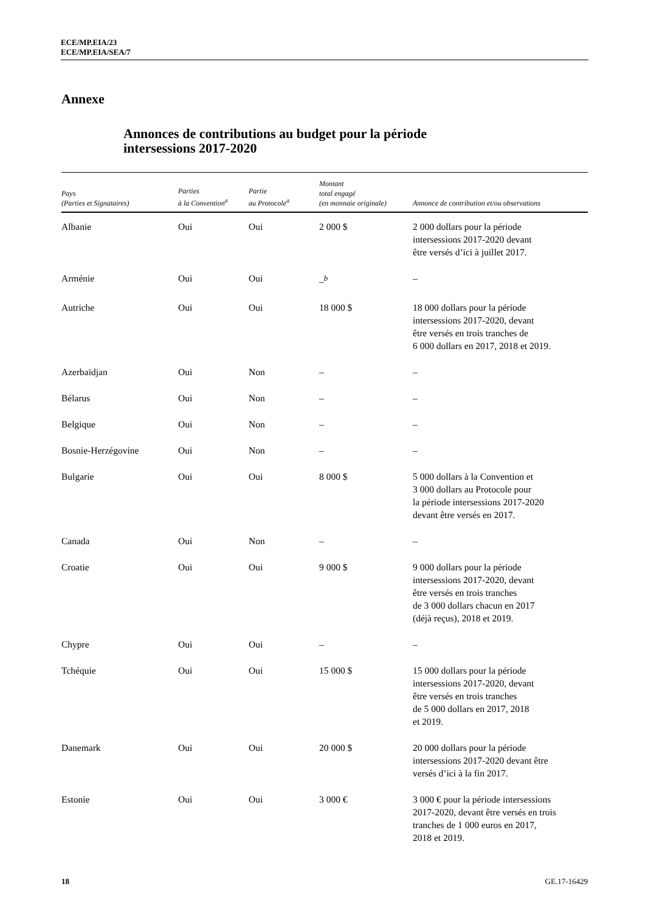ECE/MP.EIA/23
ECE/MP.EIA/SEA/7
Annexe
Annonces de contributions au budget pour la période
intersessions 2017-2020
| Pays (Parties et Signataires) | Parties à la Convention<sup>a</sup> | Partie au Protocole<sup>a</sup> | Montant total engagé (en monnaie originale) | Annonce de contribution et/ou observations |
| --- | --- | --- | --- | --- |
| Albanie | Oui | Oui | 2 000 $ | 2 000 dollars pour la période intersessions 2017-2020 devant être versés d’ici à juillet 2017. |
| Arménie | Oui | Oui | –<sup>b</sup> | – |
| Autriche | Oui | Oui | 18 000 $ | 18 000 dollars pour la période intersessions 2017-2020, devant être versés en trois tranches de 6 000 dollars en 2017, 2018 et 2019. |
| Azerbaïdjan | Oui | Non | – | – |
| Bélarus | Oui | Non | – | – |
| Belgique | Oui | Non | – | – |
| Bosnie-Herzégovine | Oui | Non | – | – |
| Bulgarie | Oui | Oui | 8 000 $ | 5 000 dollars à la Convention et 3 000 dollars au Protocole pour la période intersessions 2017-2020 devant être versés en 2017. |
| Canada | Oui | Non | – | – |
| Croatie | Oui | Oui | 9 000 $ | 9 000 dollars pour la période intersessions 2017-2020, devant être versés en trois tranches de 3 000 dollars chacun en 2017 (déjà reçus), 2018 et 2019. |
| Chypre | Oui | Oui | – | – |
| Tchéquie | Oui | Oui | 15 000 $ | 15 000 dollars pour la période intersessions 2017-2020, devant être versés en trois tranches de 5 000 dollars en 2017, 2018 et 2019. |
| Danemark | Oui | Oui | 20 000 $ | 20 000 dollars pour la période intersessions 2017-2020 devant être versés d’ici à la fin 2017. |
| Estonie | Oui | Oui | 3 000 € | 3 000 € pour la période intersessions 2017-2020, devant être versés en trois tranches de 1 000 euros en 2017, 2018 et 2019. |
18 GE.17-16429